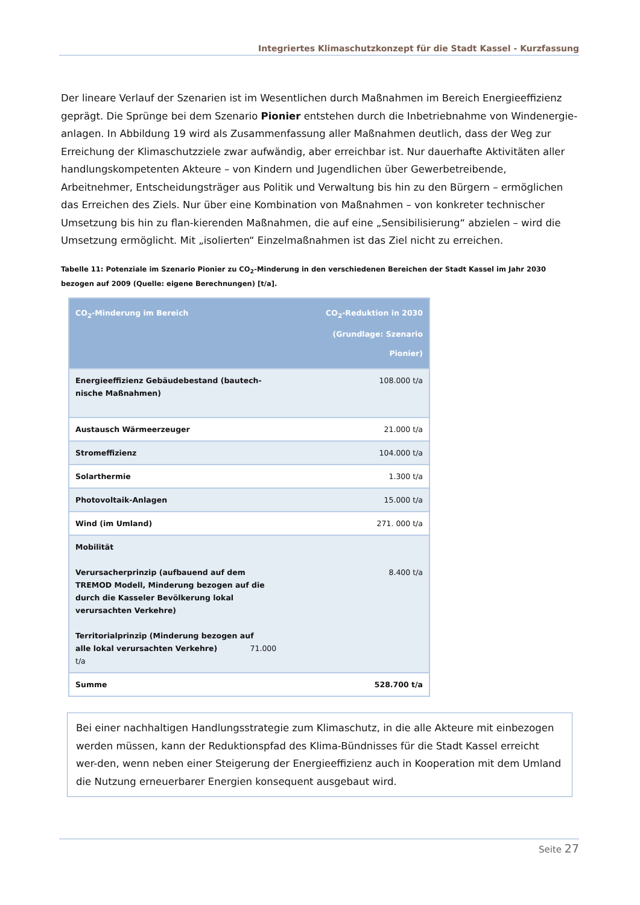Integriertes Klimaschutzkonzept für die Stadt Kassel - Kurzfassung
Der lineare Verlauf der Szenarien ist im Wesentlichen durch Maßnahmen im Bereich Energieeffizienz geprägt. Die Sprünge bei dem Szenario Pionier entstehen durch die Inbetriebnahme von Windenergie-anlagen. In Abbildung 19 wird als Zusammenfassung aller Maßnahmen deutlich, dass der Weg zur Erreichung der Klimaschutzziele zwar aufwändig, aber erreichbar ist. Nur dauerhafte Aktivitäten aller handlungskompetenten Akteure – von Kindern und Jugendlichen über Gewerbetreibende, Arbeitnehmer, Entscheidungsträger aus Politik und Verwaltung bis hin zu den Bürgern – ermöglichen das Erreichen des Ziels. Nur über eine Kombination von Maßnahmen – von konkreter technischer Umsetzung bis hin zu flan-kierenden Maßnahmen, die auf eine „Sensibilisierung“ abzielen – wird die Umsetzung ermöglicht. Mit „isolierten“ Einzelmaßnahmen ist das Ziel nicht zu erreichen.
Tabelle 11: Potenziale im Szenario Pionier zu CO<sub>2</sub>-Minderung in den verschiedenen Bereichen der Stadt Kassel im Jahr 2030 bezogen auf 2009 (Quelle: eigene Berechnungen) [t/a].
| CO<sub>2</sub>-Minderung im Bereich | CO<sub>2</sub>-Reduktion in 2030 (Grundlage: Szenario Pionier) |
| --- | --- |
| Energieeffizienz Gebäudebestand (bautech- nische Maßnahmen) | 108.000 t/a |
| Austausch Wärmeerzeuger | 21.000 t/a |
| Stromeffizienz | 104.000 t/a |
| Solarthermie | 1.300 t/a |
| Photovoltaik-Anlagen | 15.000 t/a |
| Wind (im Umland) | 271. 000 t/a |
| Mobilität Verursacherprinzip (aufbauend auf dem TREMOD Modell, Minderung bezogen auf die durch die Kasseler Bevölkerung lokal verursachten Verkehre) Territorialprinzip (Minderung bezogen auf alle lokal verursachten Verkehre) 71.000 t/a | 8.400 t/a |
| Summe | 528.700 t/a |
Bei einer nachhaltigen Handlungsstrategie zum Klimaschutz, in die alle Akteure mit einbezogen werden müssen, kann der Reduktionspfad des Klima-Bündnisses für die Stadt Kassel erreicht wer-den, wenn neben einer Steigerung der Energieeffizienz auch in Kooperation mit dem Umland die Nutzung erneuerbarer Energien konsequent ausgebaut wird.
Seite 27